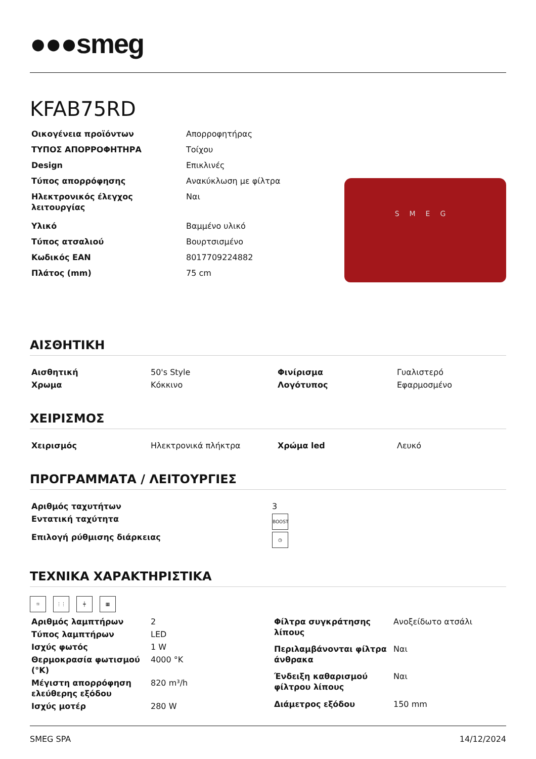●●●smeg
KFAB75RD
| Οικογένεια προϊόντων | Απορροφητήρας |
| ΤΥΠΟΣ ΑΠΟΡΡΟΦΗΤΗΡΑ | Τοίχου |
| Design | Επικλινές |
| Τύπος απορρόφησης | Ανακύκλωση με φίλτρα |
| Ηλεκτρονικός έλεγχος λειτουργίας | Ναι |
| Υλικό | Βαμμένο υλικό |
| Τύπος ατσαλιού | Βουρτσισμένο |
| Κωδικός EAN | 8017709224882 |
| Πλάτος (mm) | 75 cm |
SMEG
ΑΙΣΘΗΤΙΚΗ
| Αισθητική | 50's Style | Φινίρισμα | Γυαλιστερό |
| Χρωμα | Κόκκινο | Λογότυπος | Εφαρμοσμένο |
ΧΕΙΡΙΣΜΟΣ
| Χειρισμός | Ηλεκτρονικά πλήκτρα | Χρώμα led | Λευκό |
ΠΡΟΓΡΑΜΜΑΤΑ / ΛΕΙΤΟΥΡΓΙΕΣ
| Αριθμός ταχυτήτων | 3 |
| Εντατική ταχύτητα | BOOST |
| Επιλογή ρύθμισης διάρκειας | ◷ |
ΤΕΧΝΙΚΑ ΧΑΡΑΚΤΗΡΙΣΤΙΚΑ
☼ ⋮⋮ ╪ ▦
| Αριθμός λαμπτήρων | 2 |
| Τύπος λαμπτήρων | LED |
| Ισχύς φωτός | 1 W |
| Θερμοκρασία φωτισμού (°K) | 4000 °K |
| Μέγιστη απορρόφηση ελεύθερης εξόδου | 820 m³/h |
| Ισχύς μοτέρ | 280 W |
| Φίλτρα συγκράτησης λίπους | Ανοξείδωτο ατσάλι |
| Περιλαμβάνονται φίλτρα άνθρακα | Ναι |
| Ένδειξη καθαρισμού φίλτρου λίπους | Ναι |
| Διάμετρος εξόδου | 150 mm |
SMEG SPA 14/12/2024